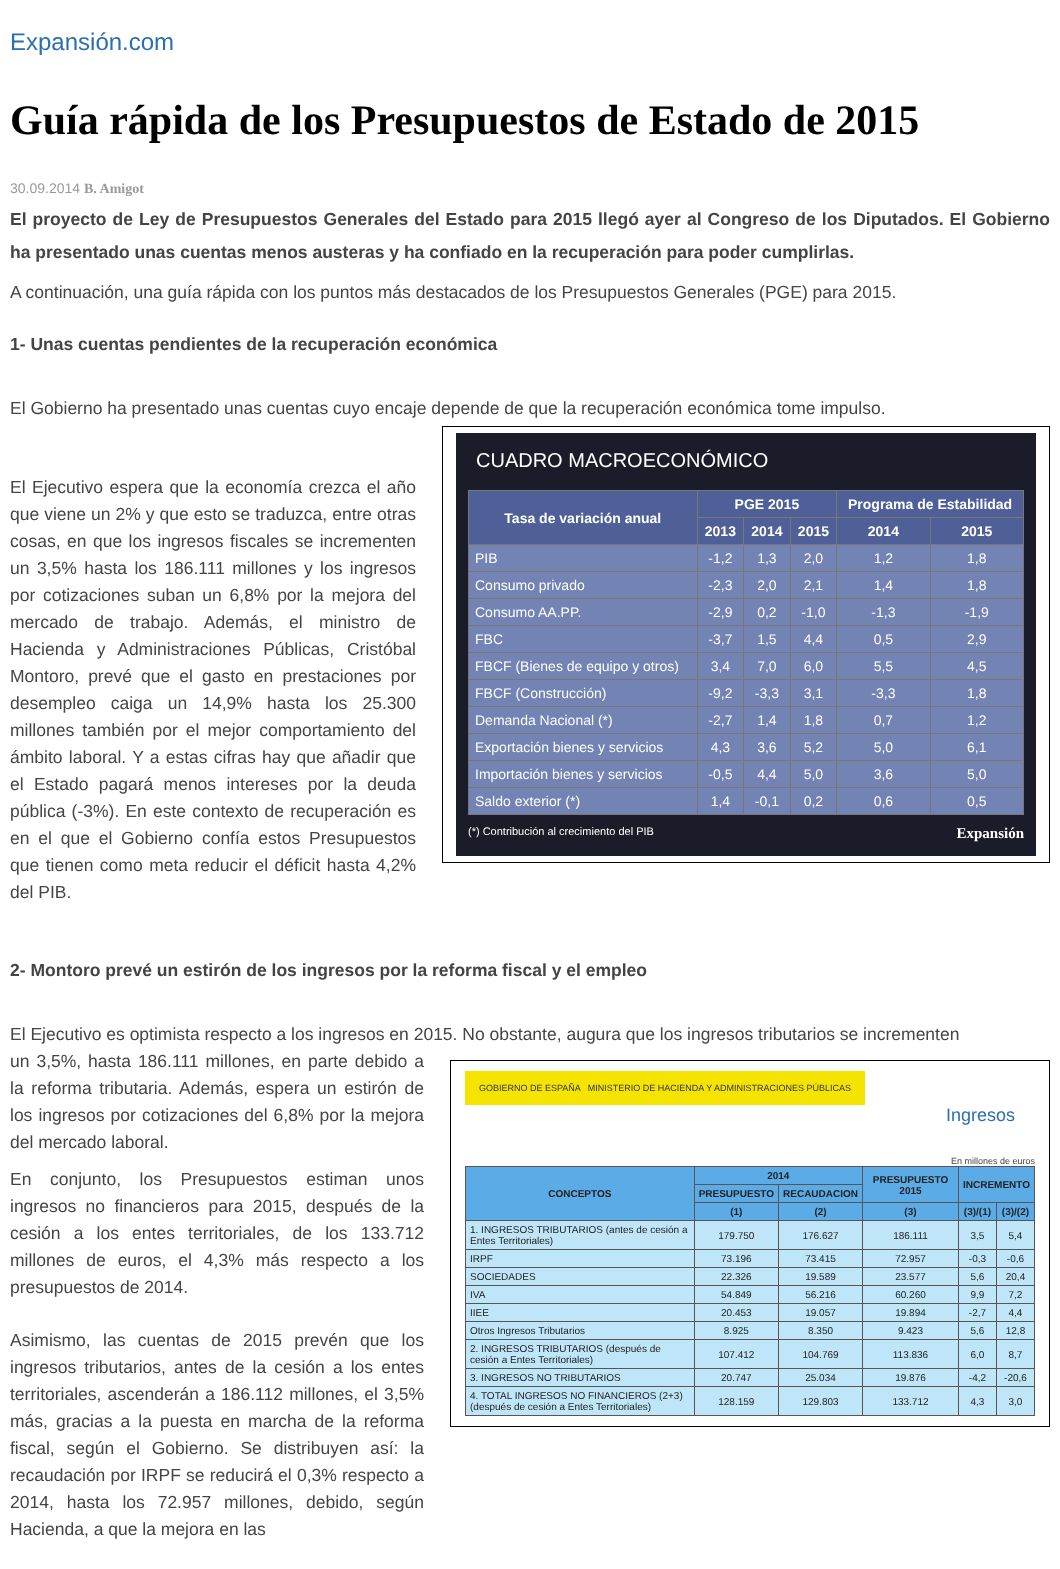Expansión.com
Guía rápida de los Presupuestos de Estado de 2015
30.09.2014 B. Amigot
El proyecto de Ley de Presupuestos Generales del Estado para 2015 llegó ayer al Congreso de los Diputados. El Gobierno ha presentado unas cuentas menos austeras y ha confiado en la recuperación para poder cumplirlas.
A continuación, una guía rápida con los puntos más destacados de los Presupuestos Generales (PGE) para 2015.
1- Unas cuentas pendientes de la recuperación económica
El Gobierno ha presentado unas cuentas cuyo encaje depende de que la recuperación económica tome impulso.
El Ejecutivo espera que la economía crezca el año que viene un 2% y que esto se traduzca, entre otras cosas, en que los ingresos fiscales se incrementen un 3,5% hasta los 186.111 millones y los ingresos por cotizaciones suban un 6,8% por la mejora del mercado de trabajo. Además, el ministro de Hacienda y Administraciones Públicas, Cristóbal Montoro, prevé que el gasto en prestaciones por desempleo caiga un 14,9% hasta los 25.300 millones también por el mejor comportamiento del ámbito laboral. Y a estas cifras hay que añadir que el Estado pagará menos intereses por la deuda pública (-3%). En este contexto de recuperación es en el que el Gobierno confía estos Presupuestos que tienen como meta reducir el déficit hasta 4,2% del PIB.
CUADRO MACROECONÓMICO
| Tasa de variación anual | PGE 2015 | | | Programa de Estabilidad | |
| --- | --- | --- | --- | --- | --- |
| | 2013 | 2014 | 2015 | 2014 | 2015 |
| PIB | -1,2 | 1,3 | 2,0 | 1,2 | 1,8 |
| Consumo privado | -2,3 | 2,0 | 2,1 | 1,4 | 1,8 |
| Consumo AA.PP. | -2,9 | 0,2 | -1,0 | -1,3 | -1,9 |
| FBC | -3,7 | 1,5 | 4,4 | 0,5 | 2,9 |
| FBCF (Bienes de equipo y otros) | 3,4 | 7,0 | 6,0 | 5,5 | 4,5 |
| FBCF (Construcción) | -9,2 | -3,3 | 3,1 | -3,3 | 1,8 |
| Demanda Nacional (*) | -2,7 | 1,4 | 1,8 | 0,7 | 1,2 |
| Exportación bienes y servicios | 4,3 | 3,6 | 5,2 | 5,0 | 6,1 |
| Importación bienes y servicios | -0,5 | 4,4 | 5,0 | 3,6 | 5,0 |
| Saldo exterior (*) | 1,4 | -0,1 | 0,2 | 0,6 | 0,5 |
(*) Contribución al crecimiento del PIB Expansión
2- Montoro prevé un estirón de los ingresos por la reforma fiscal y el empleo
El Ejecutivo es optimista respecto a los ingresos en 2015. No obstante, augura que los ingresos tributarios se incrementen
un 3,5%, hasta 186.111 millones, en parte debido a la reforma tributaria. Además, espera un estirón de los ingresos por cotizaciones del 6,8% por la mejora del mercado laboral.
En conjunto, los Presupuestos estiman unos ingresos no financieros para 2015, después de la cesión a los entes territoriales, de los 133.712 millones de euros, el 4,3% más respecto a los presupuestos de 2014.
Asimismo, las cuentas de 2015 prevén que los ingresos tributarios, antes de la cesión a los entes territoriales, ascenderán a 186.112 millones, el 3,5% más, gracias a la puesta en marcha de la reforma fiscal, según el Gobierno. Se distribuyen así: la recaudación por IRPF se reducirá el 0,3% respecto a 2014, hasta los 72.957 millones, debido, según Hacienda, a que la mejora en las
GOBIERNO DE ESPAÑA MINISTERIO DE HACIENDA Y ADMINISTRACIONES PÚBLICAS
Ingresos
En millones de euros
| CONCEPTOS | 2014 | | PRESUPUESTO 2015 | INCREMENTO | |
| --- | --- | --- | --- | --- | --- |
| | PRESUPUESTO | RECAUDACION | | | |
| | (1) | (2) | (3) | (3)/(1) | (3)/(2) |
| 1. INGRESOS TRIBUTARIOS (antes de cesión a Entes Territoriales) | 179.750 | 176.627 | 186.111 | 3,5 | 5,4 |
| IRPF | 73.196 | 73.415 | 72.957 | -0,3 | -0,6 |
| SOCIEDADES | 22.326 | 19.589 | 23.577 | 5,6 | 20,4 |
| IVA | 54.849 | 56.216 | 60.260 | 9,9 | 7,2 |
| IIEE | 20.453 | 19.057 | 19.894 | -2,7 | 4,4 |
| Otros Ingresos Tributarios | 8.925 | 8.350 | 9.423 | 5,6 | 12,8 |
| 2. INGRESOS TRIBUTARIOS (después de cesión a Entes Territoriales) | 107.412 | 104.769 | 113.836 | 6,0 | 8,7 |
| 3. INGRESOS NO TRIBUTARIOS | 20.747 | 25.034 | 19.876 | -4,2 | -20,6 |
| 4. TOTAL INGRESOS NO FINANCIEROS (2+3) (después de cesión a Entes Territoriales) | 128.159 | 129.803 | 133.712 | 4,3 | 3,0 |